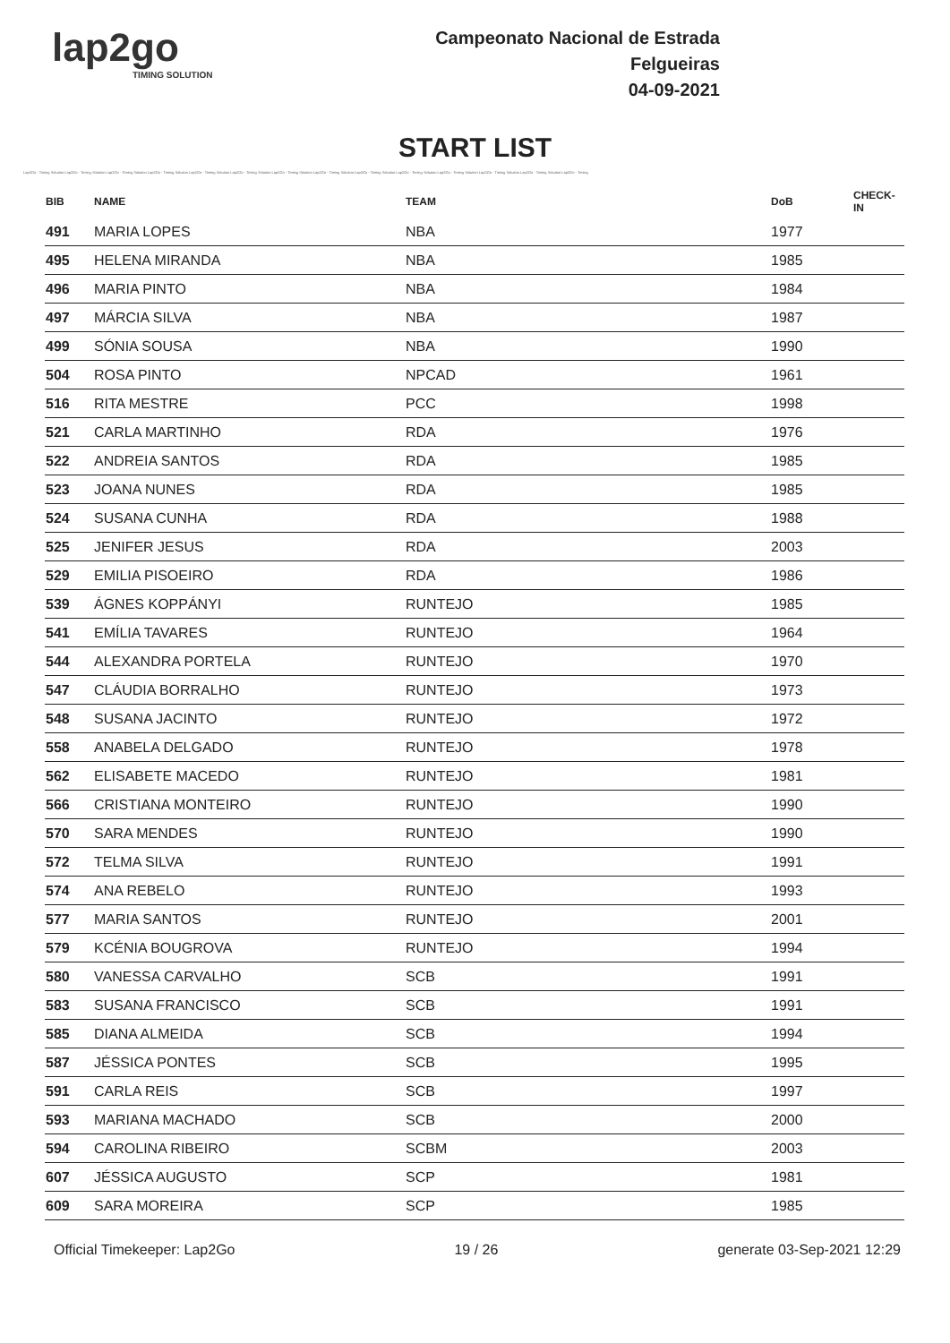lap2go
TIMING SOLUTION
Campeonato Nacional de Estrada
Felgueiras
04-09-2021
START LIST
Lap2Go - Timing Solution Lap2Go - Timing Solution Lap2Go - Timing Solution Lap2Go - Timing Solution Lap2Go - Timing Solution Lap2Go - Timing Solution Lap2Go - Timing Solution Lap2Go - Timing Solution Lap2Go - Timing Solution Lap2Go - Timing Solution Lap2Go - Timing Solution Lap2Go - Timing Solution Lap2Go - Timing Solution Lap2Go - Timing
| BIB | NAME | TEAM | DoB | CHECK-IN |
| --- | --- | --- | --- | --- |
| 491 | MARIA LOPES | NBA | 1977 | |
| 495 | HELENA MIRANDA | NBA | 1985 | |
| 496 | MARIA PINTO | NBA | 1984 | |
| 497 | MÁRCIA SILVA | NBA | 1987 | |
| 499 | SÓNIA SOUSA | NBA | 1990 | |
| 504 | ROSA PINTO | NPCAD | 1961 | |
| 516 | RITA MESTRE | PCC | 1998 | |
| 521 | CARLA MARTINHO | RDA | 1976 | |
| 522 | ANDREIA SANTOS | RDA | 1985 | |
| 523 | JOANA NUNES | RDA | 1985 | |
| 524 | SUSANA CUNHA | RDA | 1988 | |
| 525 | JENIFER JESUS | RDA | 2003 | |
| 529 | EMILIA PISOEIRO | RDA | 1986 | |
| 539 | ÁGNES KOPPÁNYI | RUNTEJO | 1985 | |
| 541 | EMÍLIA TAVARES | RUNTEJO | 1964 | |
| 544 | ALEXANDRA PORTELA | RUNTEJO | 1970 | |
| 547 | CLÁUDIA BORRALHO | RUNTEJO | 1973 | |
| 548 | SUSANA JACINTO | RUNTEJO | 1972 | |
| 558 | ANABELA DELGADO | RUNTEJO | 1978 | |
| 562 | ELISABETE MACEDO | RUNTEJO | 1981 | |
| 566 | CRISTIANA MONTEIRO | RUNTEJO | 1990 | |
| 570 | SARA MENDES | RUNTEJO | 1990 | |
| 572 | TELMA SILVA | RUNTEJO | 1991 | |
| 574 | ANA REBELO | RUNTEJO | 1993 | |
| 577 | MARIA SANTOS | RUNTEJO | 2001 | |
| 579 | KCÉNIA BOUGROVA | RUNTEJO | 1994 | |
| 580 | VANESSA CARVALHO | SCB | 1991 | |
| 583 | SUSANA FRANCISCO | SCB | 1991 | |
| 585 | DIANA ALMEIDA | SCB | 1994 | |
| 587 | JÉSSICA PONTES | SCB | 1995 | |
| 591 | CARLA REIS | SCB | 1997 | |
| 593 | MARIANA MACHADO | SCB | 2000 | |
| 594 | CAROLINA RIBEIRO | SCBM | 2003 | |
| 607 | JÉSSICA AUGUSTO | SCP | 1981 | |
| 609 | SARA MOREIRA | SCP | 1985 | |
Official Timekeeper: Lap2Go 19 / 26 generate 03-Sep-2021 12:29